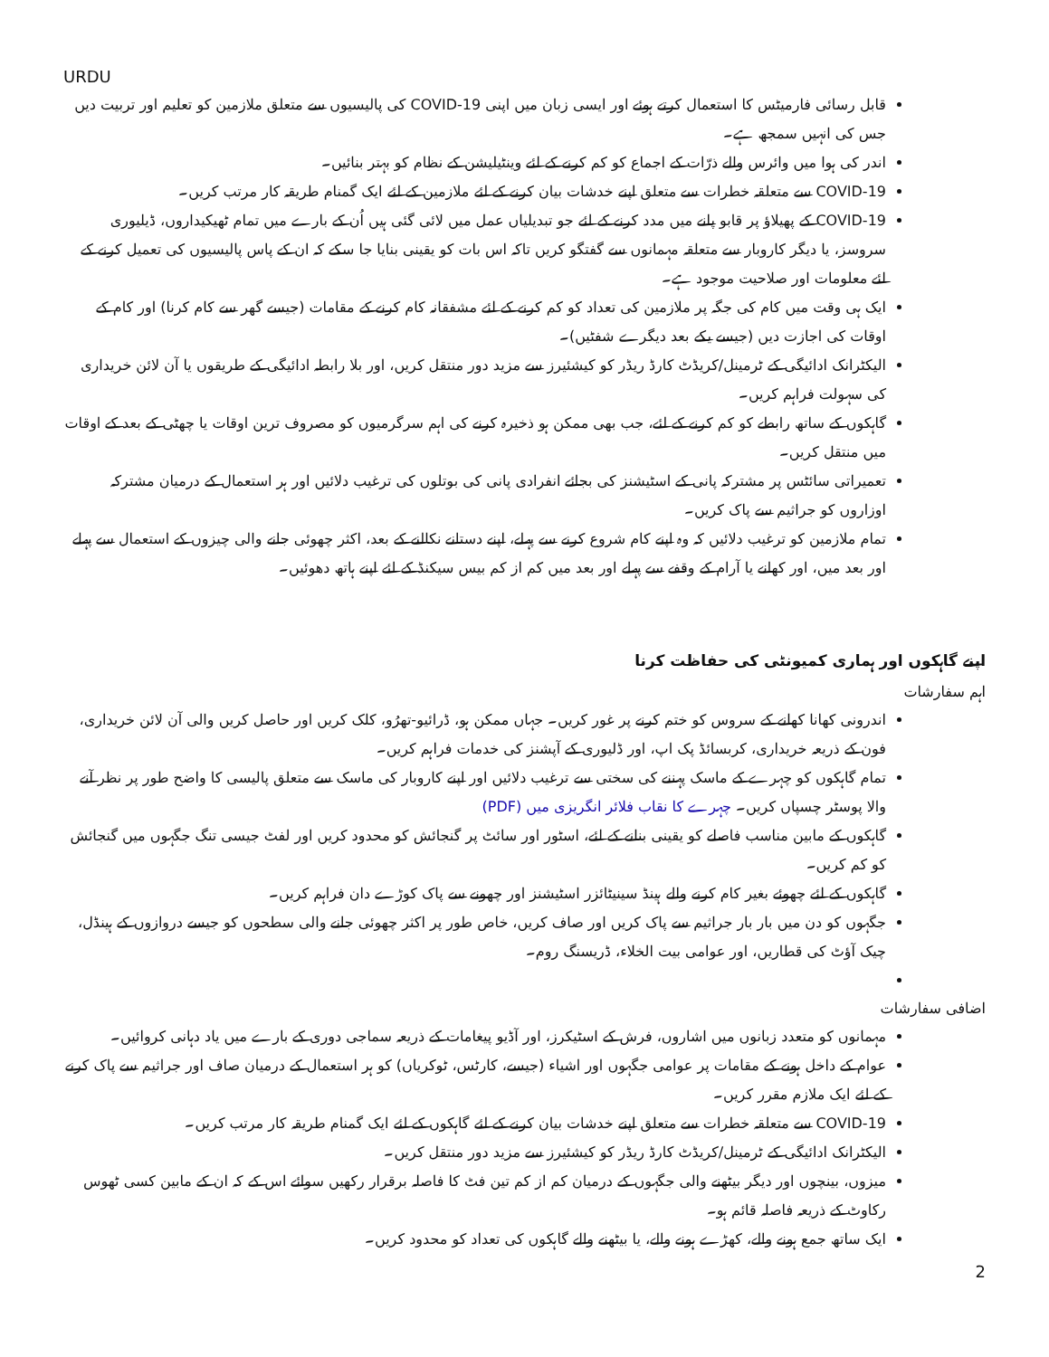URDU
قابل رسائی فارمیٹس کا استعمال کرتے ہوئے اور ایسی زبان میں اپنی COVID-19 کی پالیسیوں سے متعلق ملازمین کو تعلیم اور تربیت دیں جس کی انہیں سمجھ ہے۔
اندر کی ہوا میں وائرس والے ذرّات کے اجماع کو کم کرنے کے لئے وینٹیلیشن کے نظام کو بہتر بنائیں۔
COVID-19 سے متعلقہ خطرات سے متعلق اپنے خدشات بیان کرنے کے لئے ملازمین کے لئے ایک گمنام طریقہ کار مرتب کریں۔
COVID-19 کے پھیلاؤ پر قابو پانے میں مدد کرنے کے لئے جو تبدیلیاں عمل میں لائی گئی ہیں اُن کے بارے میں تمام ٹھیکیداروں، ڈیلیوری سروسز، یا دیگر کاروبار سے متعلقہ مہمانوں سے گفتگو کریں تاکہ اس بات کو یقینی بنایا جا سکے کہ ان کے پاس پالیسیوں کی تعمیل کرنے کے لئے معلومات اور صلاحیت موجود ہے۔
ایک ہی وقت میں کام کی جگہ پر ملازمین کی تعداد کو کم کرنے کے لئے مشفقانہ کام کرنے کے مقامات (جیسے گھر سے کام کرنا) اور کام کے اوقات کی اجازت دیں (جیسے یکے بعد دیگرے شفٹیں)۔
الیکٹرانک ادائیگی کے ٹرمینل/کریڈٹ کارڈ ریڈر کو کیشئیرز سے مزید دور منتقل کریں، اور بلا رابطہ ادائیگی کے طریقوں یا آن لائن خریداری کی سہولت فراہم کریں۔
گاہکوں کے ساتھ رابطے کو کم کرنے کے لئے، جب بھی ممکن ہو ذخیرہ کرنے کی اہم سرگرمیوں کو مصروف ترین اوقات یا چھٹی کے بعد کے اوقات میں منتقل کریں۔
تعمیراتی سائٹس پر مشترکہ پانی کے اسٹیشنز کی بجائے انفرادی پانی کی بوتلوں کی ترغیب دلائیں اور ہر استعمال کے درمیان مشترکہ اوزاروں کو جراثیم سے پاک کریں۔
تمام ملازمین کو ترغیب دلائیں کہ وہ اپنے کام شروع کرنے سے پہلے، اپنے دستانے نکالنے کے بعد، اکثر چھوئی جانے والی چیزوں کے استعمال سے پہلے اور بعد میں، اور کھانے یا آرام کے وقفے سے پہلے اور بعد میں کم از کم بیس سیکنڈ کے لئے اپنے ہاتھ دھوئیں۔
اپنے گاہکوں اور ہماری کمیونٹی کی حفاظت کرنا
اہم سفارشات
اندرونی کھانا کھانے کے سروس کو ختم کرنے پر غور کریں۔ جہاں ممکن ہو، ڈرائیو-تھرُو، کلک کریں اور حاصل کریں والی آن لائن خریداری، فون کے ذریعہ خریداری، کربسائڈ پک اپ، اور ڈلیوری کے آپشنز کی خدمات فراہم کریں۔
تمام گاہکوں کو چہرے کے ماسک پہننے کی سختی سے ترغیب دلائیں اور اپنے کاروبار کی ماسک سے متعلق پالیسی کا واضح طور پر نظر آنے والا پوسٹر چسپاں کریں۔ چہرے کا نقاب فلائر انگریزی میں (PDF)
گاہکوں کے مابین مناسب فاصلے کو یقینی بنانے کے لئے، اسٹور اور سائٹ پر گنجائش کو محدود کریں اور لفٹ جیسی تنگ جگہوں میں گنجائش کو کم کریں۔
گاہکوں کے لئے چھوئے بغیر کام کرنے والے ہینڈ سینیٹائزر اسٹیشنز اور چھونے سے پاک کوڑے دان فراہم کریں۔
جگہوں کو دن میں بار بار جراثیم سے پاک کریں اور صاف کریں، خاص طور پر اکثر چھوئی جانے والی سطحوں کو جیسے دروازوں کے ہینڈل، چیک آؤٹ کی قطاریں، اور عوامی بیت الخلاء، ڈریسنگ روم۔
اضافی سفارشات
مہمانوں کو متعدد زبانوں میں اشاروں، فرش کے اسٹیکرز، اور آڈیو پیغامات کے ذریعہ سماجی دوری کے بارے میں یاد دہانی کروائیں۔
عوام کے داخل ہونے کے مقامات پر عوامی جگہوں اور اشیاء (جیسے، کارٹس، ٹوکریاں) کو ہر استعمال کے درمیان صاف اور جراثیم سے پاک کرنے کے لئے ایک ملازم مقرر کریں۔
COVID-19 سے متعلقہ خطرات سے متعلق اپنے خدشات بیان کرنے کے لئے گاہکوں کے لئے ایک گمنام طریقہ کار مرتب کریں۔
الیکٹرانک ادائیگی کے ٹرمینل/کریڈٹ کارڈ ریڈر کو کیشئیرز سے مزید دور منتقل کریں۔
میزوں، بینچوں اور دیگر بیٹھنے والی جگہوں کے درمیان کم از کم تین فٹ کا فاصلہ برقرار رکھیں سوائے اس کے کہ ان کے مابین کسی ٹھوس رکاوٹ کے ذریعہ فاصلہ قائم ہو۔
ایک ساتھ جمع ہونے والے، کھڑے ہونے والے، یا بیٹھنے والے گاہکوں کی تعداد کو محدود کریں۔
2